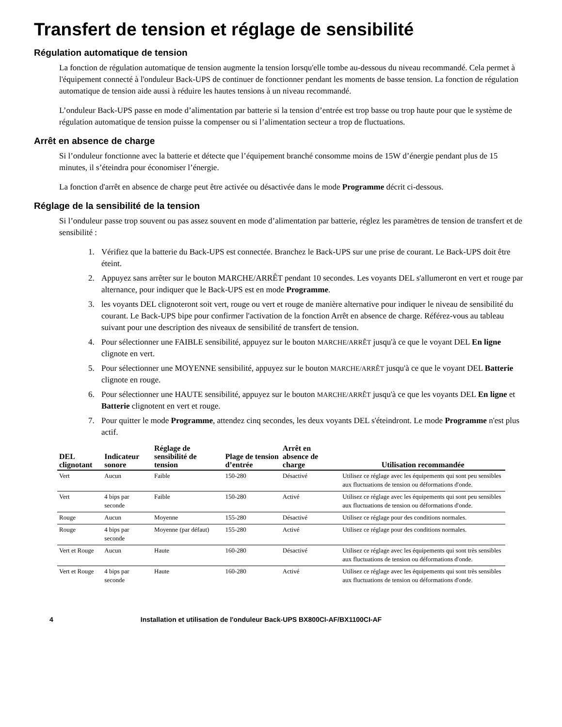Transfert de tension et réglage de sensibilité
Régulation automatique de tension
La fonction de régulation automatique de tension augmente la tension lorsqu'elle tombe au-dessous du niveau recommandé. Cela permet à l'équipement connecté à l'onduleur Back-UPS de continuer de fonctionner pendant les moments de basse tension. La fonction de régulation automatique de tension aide aussi à réduire les hautes tensions à un niveau recommandé.
L’onduleur Back-UPS passe en mode d’alimentation par batterie si la tension d’entrée est trop basse ou trop haute pour que le système de régulation automatique de tension puisse la compenser ou si l’alimentation secteur a trop de fluctuations.
Arrêt en absence de charge
Si l’onduleur fonctionne avec la batterie et détecte que l’équipement branché consomme moins de 15W d’énergie pendant plus de 15 minutes, il s’éteindra pour économiser l’énergie.
La fonction d'arrêt en absence de charge peut être activée ou désactivée dans le mode Programme décrit ci-dessous.
Réglage de la sensibilité de la tension
Si l’onduleur passe trop souvent ou pas assez souvent en mode d’alimentation par batterie, réglez les paramètres de tension de transfert et de sensibilité :
1. Vérifiez que la batterie du Back-UPS est connectée. Branchez le Back-UPS sur une prise de courant. Le Back-UPS doit être éteint.
2. Appuyez sans arrêter sur le bouton MARCHE/ARRÊT pendant 10 secondes. Les voyants DEL s'allumeront en vert et rouge par alternance, pour indiquer que le Back-UPS est en mode Programme.
3. les voyants DEL clignoteront soit vert, rouge ou vert et rouge de manière alternative pour indiquer le niveau de sensibilité du courant. Le Back-UPS bipe pour confirmer l'activation de la fonction Arrêt en absence de charge. Référez-vous au tableau suivant pour une description des niveaux de sensibilité de transfert de tension.
4. Pour sélectionner une FAIBLE sensibilité, appuyez sur le bouton MARCHE/ARRÊT jusqu'à ce que le voyant DEL En ligne clignote en vert.
5. Pour sélectionner une MOYENNE sensibilité, appuyez sur le bouton MARCHE/ARRÊT jusqu'à ce que le voyant DEL Batterie clignote en rouge.
6. Pour sélectionner une HAUTE sensibilité, appuyez sur le bouton MARCHE/ARRÊT jusqu'à ce que les voyants DEL En ligne et Batterie clignotent en vert et rouge.
7. Pour quitter le mode Programme, attendez cinq secondes, les deux voyants DEL s'éteindront. Le mode Programme n'est plus actif.
| DEL clignotant | Indicateur sonore | Réglage de sensibilité de tension | Plage de tension d’entrée | Arrêt en absence de charge | Utilisation recommandée |
| --- | --- | --- | --- | --- | --- |
| Vert | Aucun | Faible | 150-280 | Désactivé | Utilisez ce réglage avec les équipements qui sont peu sensibles aux fluctuations de tension ou déformations d'onde. |
| Vert | 4 bips par seconde | Faible | 150-280 | Activé | Utilisez ce réglage avec les équipements qui sont peu sensibles aux fluctuations de tension ou déformations d'onde. |
| Rouge | Aucun | Moyenne | 155-280 | Désactivé | Utilisez ce réglage pour des conditions normales. |
| Rouge | 4 bips par seconde | Moyenne (par défaut) | 155-280 | Activé | Utilisez ce réglage pour des conditions normales. |
| Vert et Rouge | Aucun | Haute | 160-280 | Désactivé | Utilisez ce réglage avec les équipements qui sont très sensibles aux fluctuations de tension ou déformations d'onde. |
| Vert et Rouge | 4 bips par seconde | Haute | 160-280 | Activé | Utilisez ce réglage avec les équipements qui sont très sensibles aux fluctuations de tension ou déformations d'onde. |
4 Installation et utilisation de l'onduleur Back-UPS BX800CI-AF/BX1100CI-AF